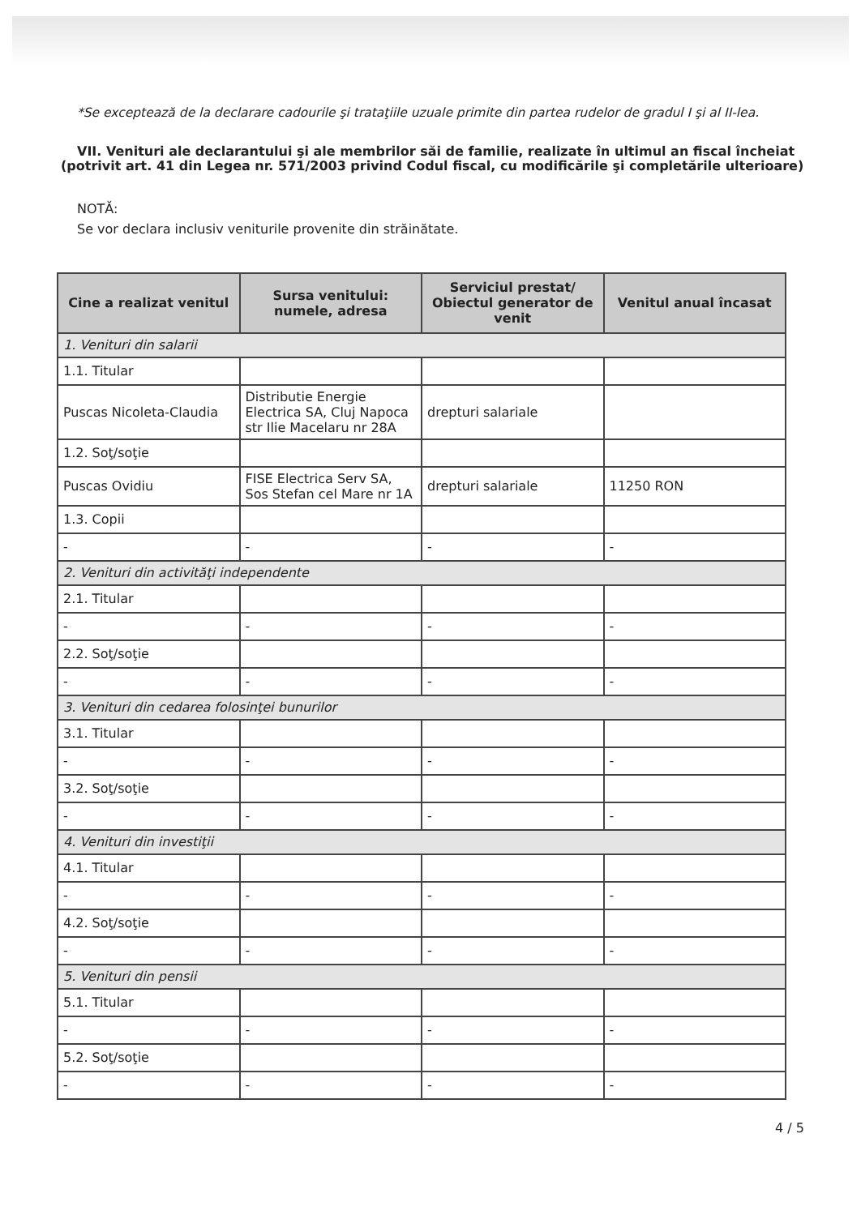*Se exceptează de la declarare cadourile şi trataţiile uzuale primite din partea rudelor de gradul I şi al II-lea.
VII. Venituri ale declarantului şi ale membrilor săi de familie, realizate în ultimul an fiscal încheiat (potrivit art. 41 din Legea nr. 571/2003 privind Codul fiscal, cu modificările şi completările ulterioare)
NOTĂ:
Se vor declara inclusiv veniturile provenite din străinătate.
| Cine a realizat venitul | Sursa venitului: numele, adresa | Serviciul prestat/ Obiectul generator de venit | Venitul anual încasat |
| --- | --- | --- | --- |
| 1. Venituri din salarii | | | |
| 1.1. Titular | | | |
| Puscas Nicoleta-Claudia | Distributie Energie Electrica SA, Cluj Napoca str Ilie Macelaru nr 28A | drepturi salariale | |
| 1.2. Soţ/soţie | | | |
| Puscas Ovidiu | FISE Electrica Serv SA, Sos Stefan cel Mare nr 1A | drepturi salariale | 11250 RON |
| 1.3. Copii | | | |
| - | - | - | - |
| 2. Venituri din activităţi independente | | | |
| 2.1. Titular | | | |
| - | - | - | - |
| 2.2. Soţ/soţie | | | |
| - | - | - | - |
| 3. Venituri din cedarea folosinţei bunurilor | | | |
| 3.1. Titular | | | |
| - | - | - | - |
| 3.2. Soţ/soţie | | | |
| - | - | - | - |
| 4. Venituri din investiţii | | | |
| 4.1. Titular | | | |
| - | - | - | - |
| 4.2. Soţ/soţie | | | |
| - | - | - | - |
| 5. Venituri din pensii | | | |
| 5.1. Titular | | | |
| - | - | - | - |
| 5.2. Soţ/soţie | | | |
| - | - | - | - |
4 / 5